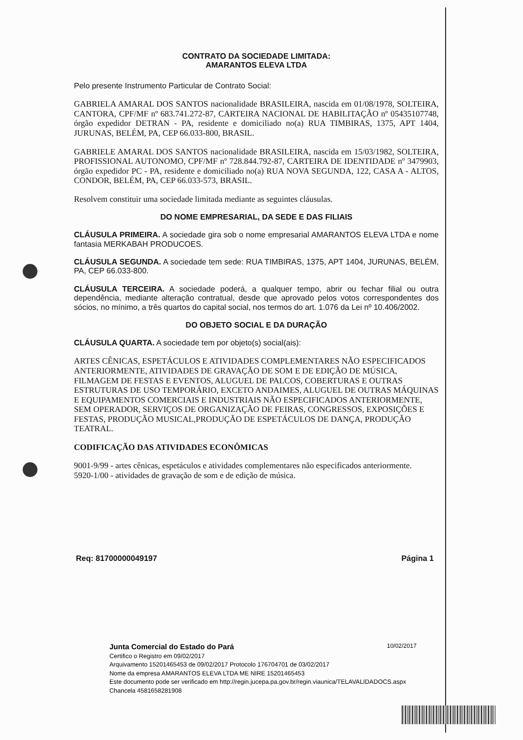CONTRATO DA SOCIEDADE LIMITADA:
AMARANTOS ELEVA LTDA
Pelo presente Instrumento Particular de Contrato Social:
GABRIELA AMARAL DOS SANTOS nacionalidade BRASILEIRA, nascida em 01/08/1978, SOLTEIRA, CANTORA, CPF/MF nº 683.741.272-87, CARTEIRA NACIONAL DE HABILITAÇÃO nº 05435107748, órgão expedidor DETRAN - PA, residente e domiciliado no(a) RUA TIMBIRAS, 1375, APT 1404, JURUNAS, BELÉM, PA, CEP 66.033-800, BRASIL.
GABRIELE AMARAL DOS SANTOS nacionalidade BRASILEIRA, nascida em 15/03/1982, SOLTEIRA, PROFISSIONAL AUTONOMO, CPF/MF nº 728.844.792-87, CARTEIRA DE IDENTIDADE nº 3479903, órgão expedidor PC - PA, residente e domiciliado no(a) RUA NOVA SEGUNDA, 122, CASA A - ALTOS, CONDOR, BELÉM, PA, CEP 66.033-573, BRASIL.
Resolvem constituir uma sociedade limitada mediante as seguintes cláusulas.
DO NOME EMPRESARIAL, DA SEDE E DAS FILIAIS
CLÁUSULA PRIMEIRA. A sociedade gira sob o nome empresarial AMARANTOS ELEVA LTDA e nome fantasia MERKABAH PRODUCOES.
CLÁUSULA SEGUNDA. A sociedade tem sede: RUA TIMBIRAS, 1375, APT 1404, JURUNAS, BELÉM, PA, CEP 66.033-800.
CLÁUSULA TERCEIRA. A sociedade poderá, a qualquer tempo, abrir ou fechar filial ou outra dependência, mediante alteração contratual, desde que aprovado pelos votos correspondentes dos sócios, no mínimo, a três quartos do capital social, nos termos do art. 1.076 da Lei nº 10.406/2002.
DO OBJETO SOCIAL E DA DURAÇÃO
CLÁUSULA QUARTA. A sociedade tem por objeto(s) social(ais):
ARTES CÊNICAS, ESPETÁCULOS E ATIVIDADES COMPLEMENTARES NÃO ESPECIFICADOS ANTERIORMENTE, ATIVIDADES DE GRAVAÇÃO DE SOM E DE EDIÇÃO DE MÚSICA, FILMAGEM DE FESTAS E EVENTOS, ALUGUEL DE PALCOS, COBERTURAS E OUTRAS ESTRUTURAS DE USO TEMPORÁRIO, EXCETO ANDAIMES, ALUGUEL DE OUTRAS MÁQUINAS E EQUIPAMENTOS COMERCIAIS E INDUSTRIAIS NÃO ESPECIFICADOS ANTERIORMENTE, SEM OPERADOR, SERVIÇOS DE ORGANIZAÇÃO DE FEIRAS, CONGRESSOS, EXPOSIÇÕES E FESTAS, PRODUÇÃO MUSICAL,PRODUÇÃO DE ESPETÁCULOS DE DANÇA, PRODUÇÃO TEATRAL.
CODIFICAÇÃO DAS ATIVIDADES ECONÔMICAS
9001-9/99 - artes cênicas, espetáculos e atividades complementares não especificados anteriormente.
5920-1/00 - atividades de gravação de som e de edição de música.
Req: 81700000049197 Página 1
10/02/2017
Junta Comercial do Estado do Pará
Certifico o Registro em 09/02/2017
Arquivamento 15201465453 de 09/02/2017 Protocolo 176704701 de 03/02/2017
Nome da empresa AMARANTOS ELEVA LTDA ME NIRE 15201465453
Este documento pode ser verificado em http://regin.jucepa.pa.gov.br/regin.viaunica/TELAVALIDADOCS.aspx
Chancela 4581658281908